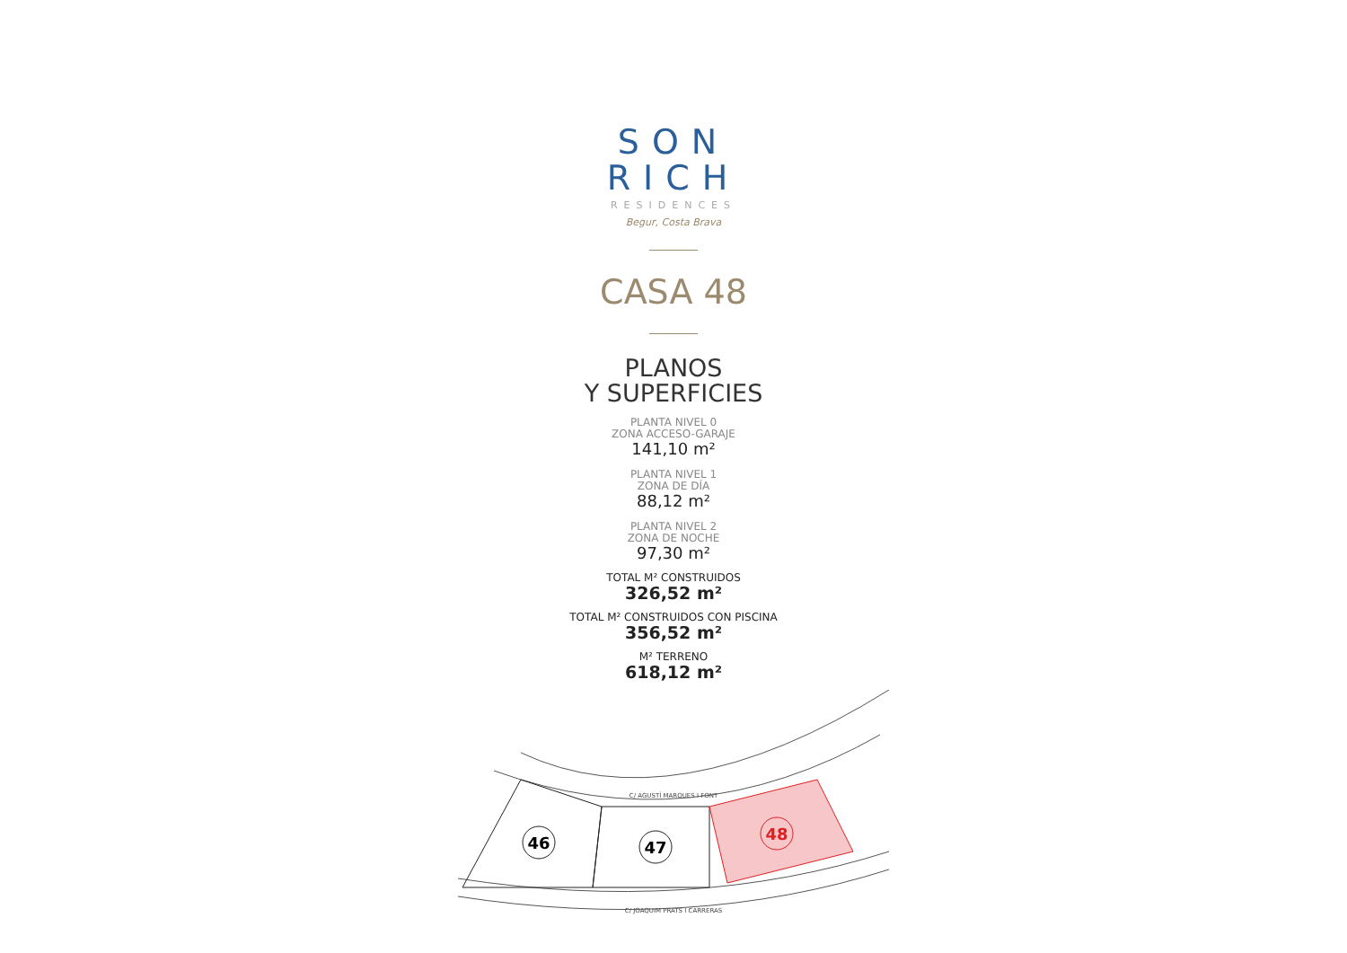SON
RICH
RESIDENCES
Begur, Costa Brava
CASA 48
PLANOS
Y SUPERFICIES
PLANTA NIVEL 0
ZONA ACCESO-GARAJE
141,10 m²
PLANTA NIVEL 1
ZONA DE DÍA
88,12 m²
PLANTA NIVEL 2
ZONA DE NOCHE
97,30 m²
TOTAL M² CONSTRUIDOS
326,52 m²
TOTAL M² CONSTRUIDOS CON PISCINA
356,52 m²
M² TERRENO
618,12 m²
46
47
48
C/ AGUSTÍ MARQUES I FONT
C/ JOAQUIM PRATS I CARRERAS